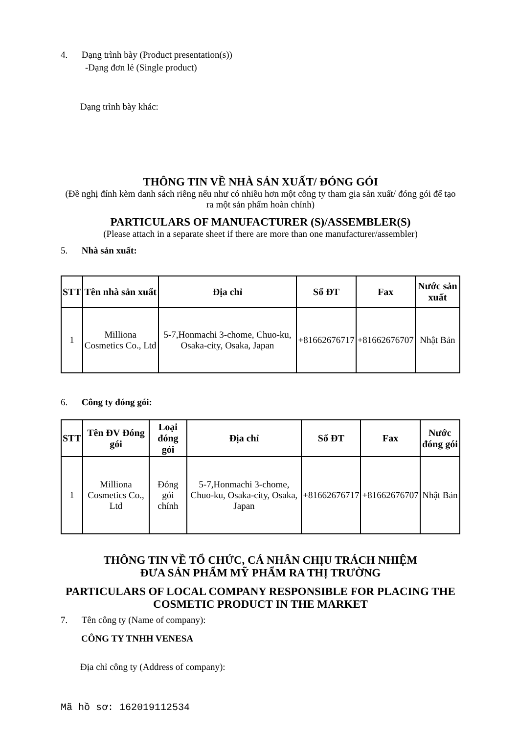4. Dạng trình bày (Product presentation(s))
-Dạng đơn lẻ (Single product)
Dạng trình bày khác:
THÔNG TIN VỀ NHÀ SẢN XUẤT/ ĐÓNG GÓI
(Đề nghị đính kèm danh sách riêng nếu như có nhiều hơn một công ty tham gia sản xuất/ đóng gói để tạo ra một sản phẩm hoàn chỉnh)
PARTICULARS OF MANUFACTURER (S)/ASSEMBLER(S)
(Please attach in a separate sheet if there are more than one manufacturer/assembler)
5. Nhà sản xuất:
| STT | Tên nhà sản xuất | Địa chỉ | Số ĐT | Fax | Nước sản xuất |
| --- | --- | --- | --- | --- | --- |
| 1 | Milliona Cosmetics Co., Ltd | 5-7,Honmachi 3-chome, Chuo-ku, Osaka-city, Osaka, Japan | +81662676717 | +81662676707 | Nhật Bản |
6. Công ty đóng gói:
| STT | Tên ĐV Đóng gói | Loại đóng gói | Địa chỉ | Số ĐT | Fax | Nước đóng gói |
| --- | --- | --- | --- | --- | --- | --- |
| 1 | Milliona Cosmetics Co., Ltd | Đóng gói chính | 5-7,Honmachi 3-chome, Chuo-ku, Osaka-city, Osaka, Japan | +81662676717 | +81662676707 | Nhật Bản |
THÔNG TIN VỀ TỔ CHỨC, CÁ NHÂN CHỊU TRÁCH NHIỆM
ĐƯA SẢN PHẨM MỸ PHẨM RA THỊ TRƯỜNG
PARTICULARS OF LOCAL COMPANY RESPONSIBLE FOR PLACING THE COSMETIC PRODUCT IN THE MARKET
7. Tên công ty (Name of company):
CÔNG TY TNHH VENESA
Địa chỉ công ty (Address of company):
Mã hồ sơ: 162019112534